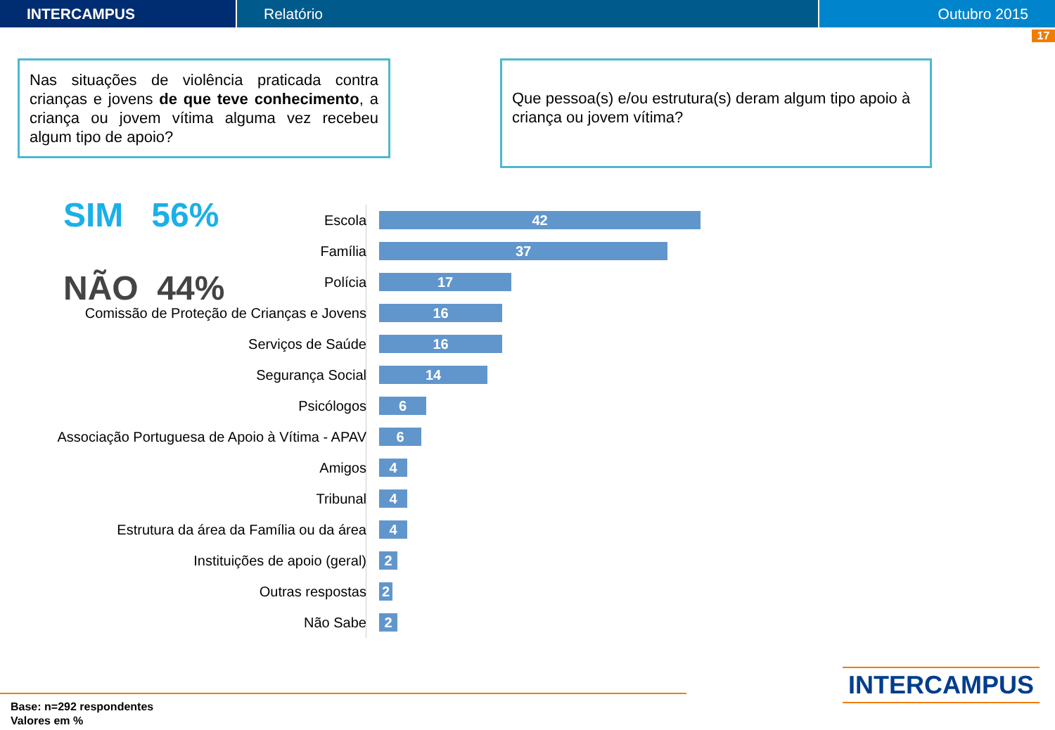INTERCAMPUS Relatório Outubro 2015
17
Nas situações de violência praticada contra crianças e jovens de que teve conhecimento, a criança ou jovem vítima alguma vez recebeu algum tipo de apoio?
Que pessoa(s) e/ou estrutura(s) deram algum tipo apoio à criança ou jovem vítima?
SIM 56%
NÃO 44%
Escola
42
Família
37
Polícia
17
Comissão de Proteção de Crianças e Jovens
16
Serviços de Saúde
16
Segurança Social
14
Psicólogos
6
Associação Portuguesa de Apoio à Vítima - APAV
6
Amigos
4
Tribunal
4
Estrutura da área da Família ou da área
4
Instituições de apoio (geral)
2
Outras respostas
2
Não Sabe
2
Base: n=292 respondentes
Valores em %
INTERCAMPUS